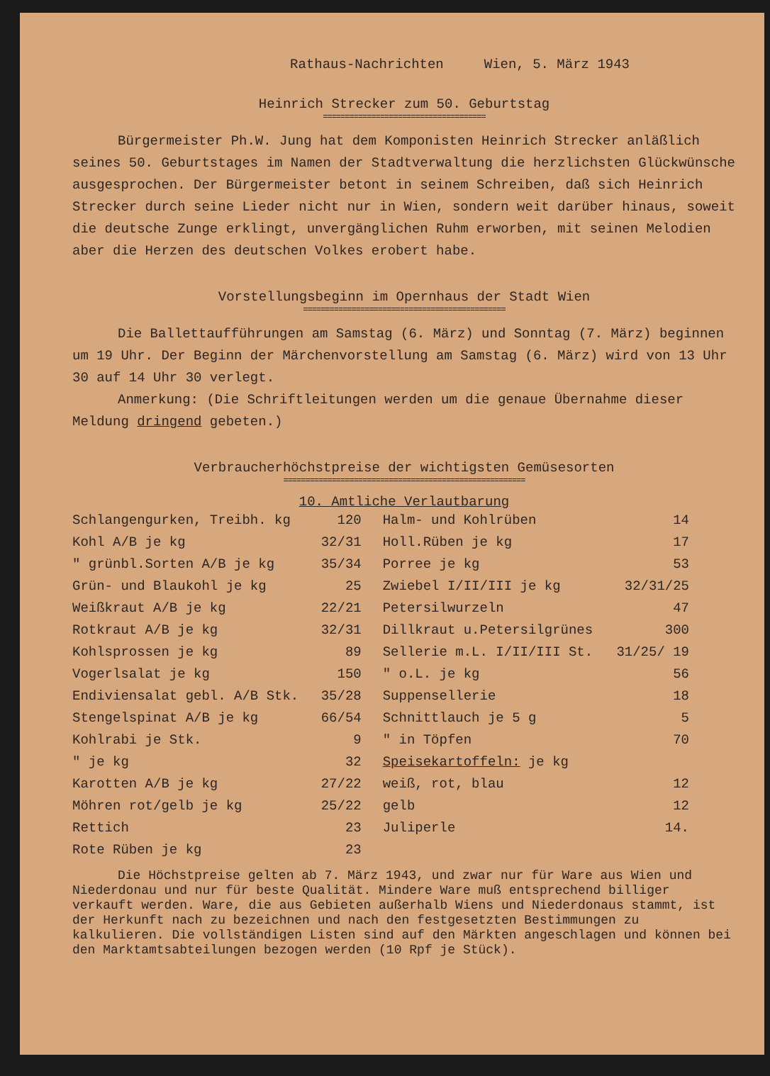Rathaus-Nachrichten Wien, 5. März 1943
Heinrich Strecker zum 50. Geburtstag
=====================================
Bürgermeister Ph.W. Jung hat dem Komponisten Heinrich Strecker anläßlich seines 50. Geburtstages im Namen der Stadtverwaltung die herzlichsten Glückwünsche ausgesprochen. Der Bürgermeister betont in seinem Schreiben, daß sich Heinrich Strecker durch seine Lieder nicht nur in Wien, sondern weit darüber hinaus, soweit die deutsche Zunge erklingt, unvergänglichen Ruhm erworben, mit seinen Melodien aber die Herzen des deutschen Volkes erobert habe.
Vorstellungsbeginn im Opernhaus der Stadt Wien
==============================================
Die Ballettaufführungen am Samstag (6. März) und Sonntag (7. März) beginnen um 19 Uhr. Der Beginn der Märchenvorstellung am Samstag (6. März) wird von 13 Uhr 30 auf 14 Uhr 30 verlegt.
Anmerkung: (Die Schriftleitungen werden um die genaue Übernahme dieser Meldung dringend gebeten.)
Verbraucherhöchstpreise der wichtigsten Gemüsesorten
=======================================================
10. Amtliche Verlautbarung
| Schlangengurken, Treibh. kg | 120 | Halm- und Kohlrüben | 14 |
| Kohl A/B je kg | 32/31 | Holl.Rüben je kg | 17 |
| " grünbl.Sorten A/B je kg | 35/34 | Porree je kg | 53 |
| Grün- und Blaukohl je kg | 25 | Zwiebel I/II/III je kg | 32/31/25 |
| Weißkraut A/B je kg | 22/21 | Petersilwurzeln | 47 |
| Rotkraut A/B je kg | 32/31 | Dillkraut u.Petersilgrünes | 300 |
| Kohlsprossen je kg | 89 | Sellerie m.L. I/II/III St. | 31/25/ 19 |
| Vogerlsalat je kg | 150 | " o.L. je kg | 56 |
| Endiviensalat gebl. A/B Stk. | 35/28 | Suppensellerie | 18 |
| Stengelspinat A/B je kg | 66/54 | Schnittlauch je 5 g | 5 |
| Kohlrabi je Stk. | 9 | " in Töpfen | 70 |
| " je kg | 32 | Speisekartoffeln: je kg | |
| Karotten A/B je kg | 27/22 | weiß, rot, blau | 12 |
| Möhren rot/gelb je kg | 25/22 | gelb | 12 |
| Rettich | 23 | Juliperle | 14. |
| Rote Rüben je kg | 23 | | |
Die Höchstpreise gelten ab 7. März 1943, und zwar nur für Ware aus Wien und Niederdonau und nur für beste Qualität. Mindere Ware muß entsprechend billiger verkauft werden. Ware, die aus Gebieten außerhalb Wiens und Niederdonaus stammt, ist der Herkunft nach zu bezeichnen und nach den festgesetzten Bestimmungen zu kalkulieren. Die vollständigen Listen sind auf den Märkten angeschlagen und können bei den Marktamtsabteilungen bezogen werden (10 Rpf je Stück).